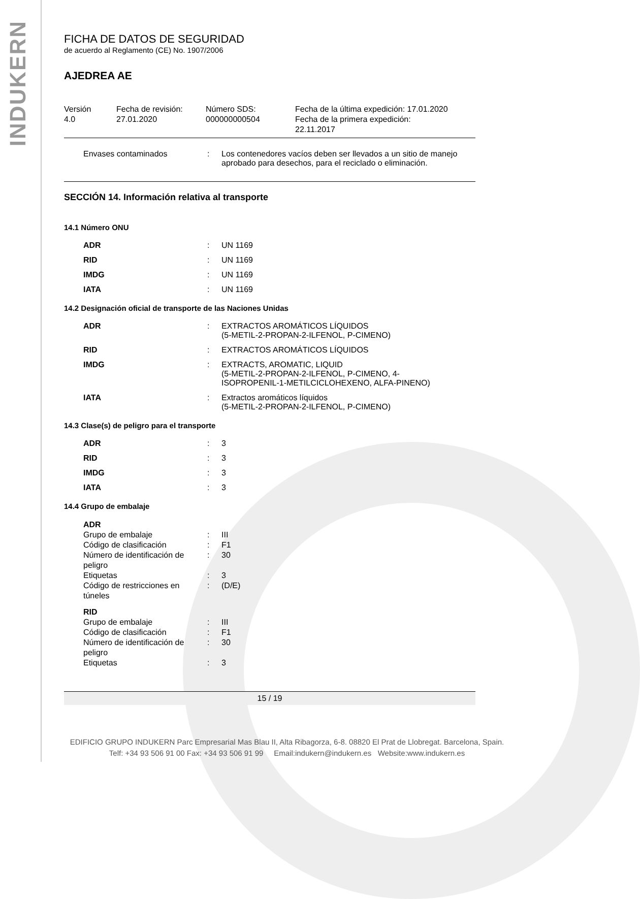INDUKERN
FICHA DE DATOS DE SEGURIDAD
de acuerdo al Reglamento (CE) No. 1907/2006
AJEDREA AE
Versión
4.0
Fecha de revisión:
27.01.2020
Número SDS:
000000000504
Fecha de la última expedición: 17.01.2020
Fecha de la primera expedición:
22.11.2017
| Envases contaminados | : | Los contenedores vacíos deben ser llevados a un sitio de manejo aprobado para desechos, para el reciclado o eliminación. |
SECCIÓN 14. Información relativa al transporte
14.1 Número ONU
| ADR | : | UN 1169 |
| RID | : | UN 1169 |
| IMDG | : | UN 1169 |
| IATA | : | UN 1169 |
14.2 Designación oficial de transporte de las Naciones Unidas
| ADR | : | EXTRACTOS AROMÁTICOS LÍQUIDOS (5-METIL-2-PROPAN-2-ILFENOL, P-CIMENO) |
| RID | : | EXTRACTOS AROMÁTICOS LÍQUIDOS |
| IMDG | : | EXTRACTS, AROMATIC, LIQUID (5-METIL-2-PROPAN-2-ILFENOL, P-CIMENO, 4- ISOPROPENIL-1-METILCICLOHEXENO, ALFA-PINENO) |
| IATA | : | Extractos aromáticos líquidos (5-METIL-2-PROPAN-2-ILFENOL, P-CIMENO) |
14.3 Clase(s) de peligro para el transporte
| ADR | : | 3 |
| RID | : | 3 |
| IMDG | : | 3 |
| IATA | : | 3 |
14.4 Grupo de embalaje
| ADR | | |
| Grupo de embalaje | : | III |
| Código de clasificación | : | F1 |
| Número de identificación de peligro | : | 30 |
| Etiquetas | : | 3 |
| Código de restricciones en túneles | : | (D/E) |
| RID | | |
| Grupo de embalaje | : | III |
| Código de clasificación | : | F1 |
| Número de identificación de peligro | : | 30 |
| Etiquetas | : | 3 |
15 / 19
EDIFICIO GRUPO INDUKERN Parc Empresarial Mas Blau II, Alta Ribagorza, 6-8. 08820 El Prat de Llobregat. Barcelona, Spain.
Telf: +34 93 506 91 00 Fax: +34 93 506 91 99 Email:indukern@indukern.es Website:www.indukern.es